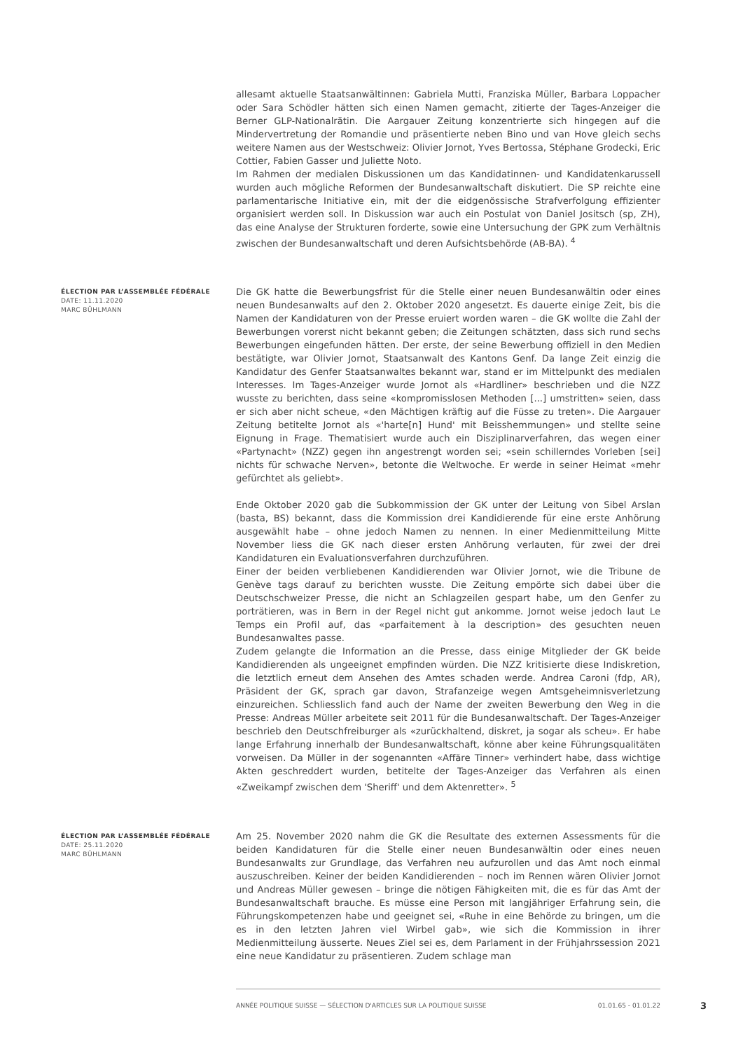allesamt aktuelle Staatsanwältinnen: Gabriela Mutti, Franziska Müller, Barbara Loppacher oder Sara Schödler hätten sich einen Namen gemacht, zitierte der Tages-Anzeiger die Berner GLP-Nationalrätin. Die Aargauer Zeitung konzentrierte sich hingegen auf die Mindervertretung der Romandie und präsentierte neben Bino und van Hove gleich sechs weitere Namen aus der Westschweiz: Olivier Jornot, Yves Bertossa, Stéphane Grodecki, Eric Cottier, Fabien Gasser und Juliette Noto.
Im Rahmen der medialen Diskussionen um das Kandidatinnen- und Kandidatenkarussell wurden auch mögliche Reformen der Bundesanwaltschaft diskutiert. Die SP reichte eine parlamentarische Initiative ein, mit der die eidgenössische Strafverfolgung effizienter organisiert werden soll. In Diskussion war auch ein Postulat von Daniel Jositsch (sp, ZH), das eine Analyse der Strukturen forderte, sowie eine Untersuchung der GPK zum Verhältnis zwischen der Bundesanwaltschaft und deren Aufsichtsbehörde (AB-BA). <sup>4</sup>
ÉLECTION PAR L’ASSEMBLÉE FÉDÉRALE
DATE: 11.11.2020
MARC BÜHLMANN
Die GK hatte die Bewerbungsfrist für die Stelle einer neuen Bundesanwältin oder eines neuen Bundesanwalts auf den 2. Oktober 2020 angesetzt. Es dauerte einige Zeit, bis die Namen der Kandidaturen von der Presse eruiert worden waren – die GK wollte die Zahl der Bewerbungen vorerst nicht bekannt geben; die Zeitungen schätzten, dass sich rund sechs Bewerbungen eingefunden hätten. Der erste, der seine Bewerbung offiziell in den Medien bestätigte, war Olivier Jornot, Staatsanwalt des Kantons Genf. Da lange Zeit einzig die Kandidatur des Genfer Staatsanwaltes bekannt war, stand er im Mittelpunkt des medialen Interesses. Im Tages-Anzeiger wurde Jornot als «Hardliner» beschrieben und die NZZ wusste zu berichten, dass seine «kompromisslosen Methoden [...] umstritten» seien, dass er sich aber nicht scheue, «den Mächtigen kräftig auf die Füsse zu treten». Die Aargauer Zeitung betitelte Jornot als «'harte[n] Hund' mit Beisshemmungen» und stellte seine Eignung in Frage. Thematisiert wurde auch ein Disziplinarverfahren, das wegen einer «Partynacht» (NZZ) gegen ihn angestrengt worden sei; «sein schillerndes Vorleben [sei] nichts für schwache Nerven», betonte die Weltwoche. Er werde in seiner Heimat «mehr gefürchtet als geliebt».
Ende Oktober 2020 gab die Subkommission der GK unter der Leitung von Sibel Arslan (basta, BS) bekannt, dass die Kommission drei Kandidierende für eine erste Anhörung ausgewählt habe – ohne jedoch Namen zu nennen. In einer Medienmitteilung Mitte November liess die GK nach dieser ersten Anhörung verlauten, für zwei der drei Kandidaturen ein Evaluationsverfahren durchzuführen.
Einer der beiden verbliebenen Kandidierenden war Olivier Jornot, wie die Tribune de Genève tags darauf zu berichten wusste. Die Zeitung empörte sich dabei über die Deutschschweizer Presse, die nicht an Schlagzeilen gespart habe, um den Genfer zu porträtieren, was in Bern in der Regel nicht gut ankomme. Jornot weise jedoch laut Le Temps ein Profil auf, das «parfaitement à la description» des gesuchten neuen Bundesanwaltes passe.
Zudem gelangte die Information an die Presse, dass einige Mitglieder der GK beide Kandidierenden als ungeeignet empfinden würden. Die NZZ kritisierte diese Indiskretion, die letztlich erneut dem Ansehen des Amtes schaden werde. Andrea Caroni (fdp, AR), Präsident der GK, sprach gar davon, Strafanzeige wegen Amtsgeheimnisverletzung einzureichen. Schliesslich fand auch der Name der zweiten Bewerbung den Weg in die Presse: Andreas Müller arbeitete seit 2011 für die Bundesanwaltschaft. Der Tages-Anzeiger beschrieb den Deutschfreiburger als «zurückhaltend, diskret, ja sogar als scheu». Er habe lange Erfahrung innerhalb der Bundesanwaltschaft, könne aber keine Führungsqualitäten vorweisen. Da Müller in der sogenannten «Affäre Tinner» verhindert habe, dass wichtige Akten geschreddert wurden, betitelte der Tages-Anzeiger das Verfahren als einen «Zweikampf zwischen dem 'Sheriff' und dem Aktenretter». <sup>5</sup>
ÉLECTION PAR L’ASSEMBLÉE FÉDÉRALE
DATE: 25.11.2020
MARC BÜHLMANN
Am 25. November 2020 nahm die GK die Resultate des externen Assessments für die beiden Kandidaturen für die Stelle einer neuen Bundesanwältin oder eines neuen Bundesanwalts zur Grundlage, das Verfahren neu aufzurollen und das Amt noch einmal auszuschreiben. Keiner der beiden Kandidierenden – noch im Rennen wären Olivier Jornot und Andreas Müller gewesen – bringe die nötigen Fähigkeiten mit, die es für das Amt der Bundesanwaltschaft brauche. Es müsse eine Person mit langjähriger Erfahrung sein, die Führungskompetenzen habe und geeignet sei, «Ruhe in eine Behörde zu bringen, um die es in den letzten Jahren viel Wirbel gab», wie sich die Kommission in ihrer Medienmitteilung äusserte. Neues Ziel sei es, dem Parlament in der Frühjahrssession 2021 eine neue Kandidatur zu präsentieren. Zudem schlage man
ANNÉE POLITIQUE SUISSE — SÉLECTION D'ARTICLES SUR LA POLITIQUE SUISSE 01.01.65 - 01.01.22
3